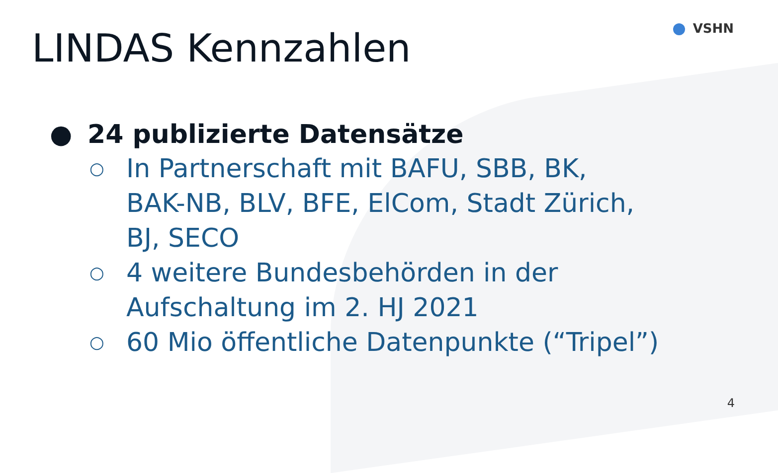LINDAS Kennzahlen VSHN
● 24 publizierte Datensätze
○
In Partnerschaft mit BAFU, SBB, BK,
BAK-NB, BLV, BFE, ElCom, Stadt Zürich,
BJ, SECO
○
4 weitere Bundesbehörden in der
Aufschaltung im 2. HJ 2021
○
60 Mio öffentliche Datenpunkte (“Tripel”)
4